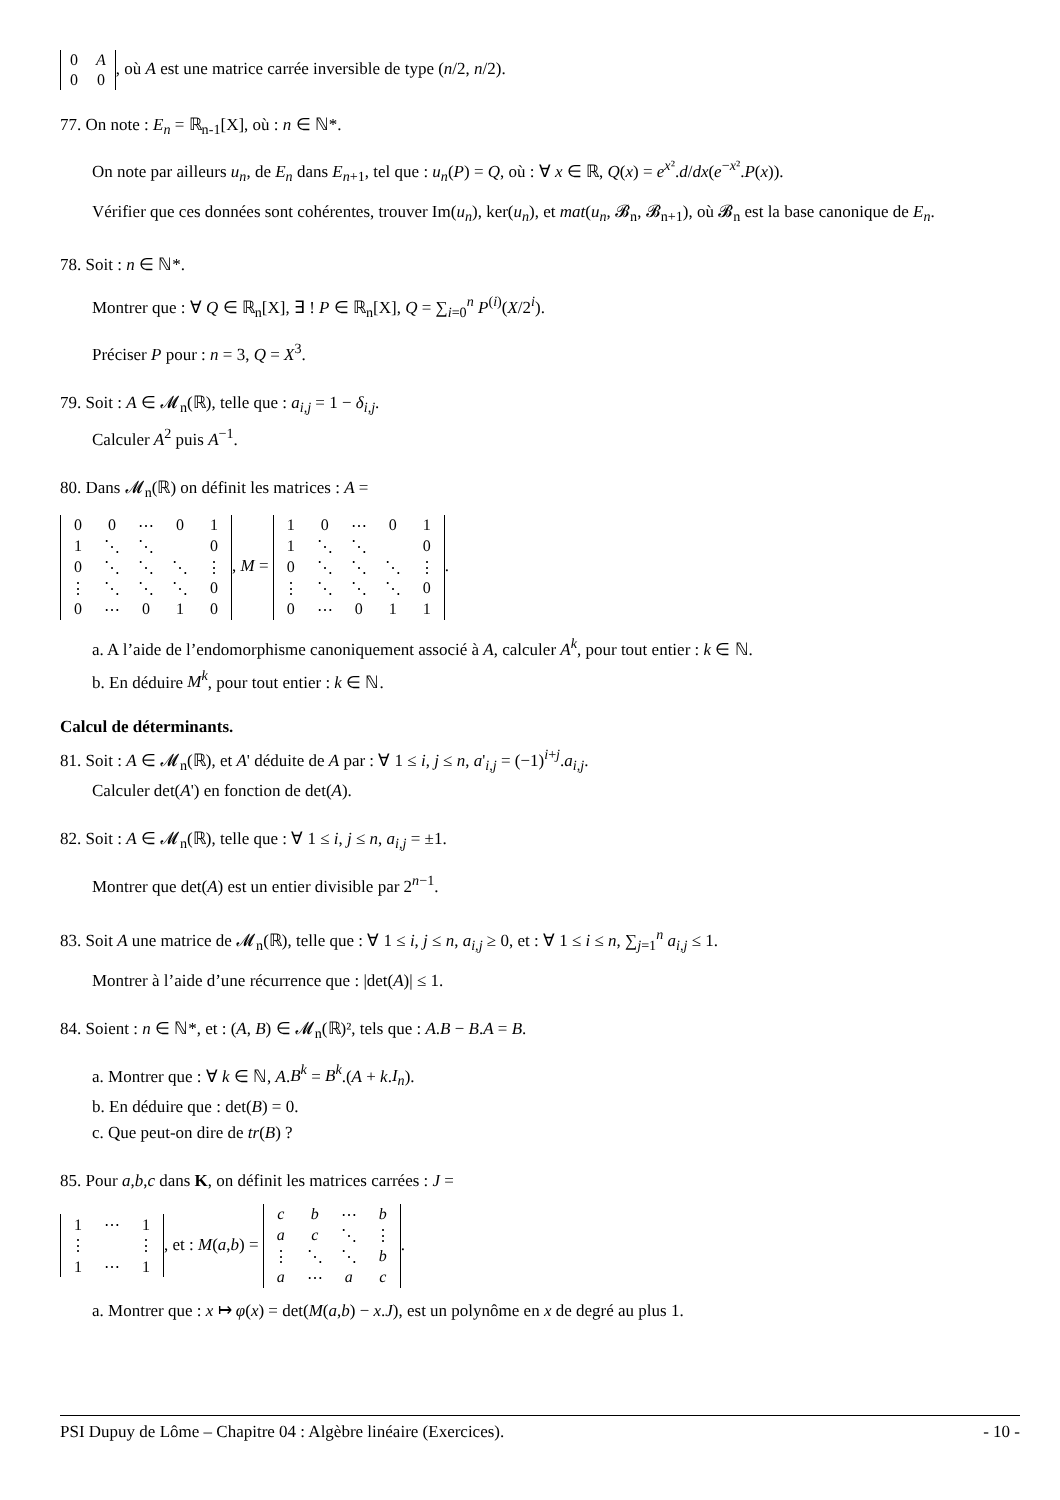| 0 | A |
| 0 | 0 |
, où A est une matrice carrée inversible de type (n/2, n/2).
77. On note : E<sub>n</sub> = ℝ<sub>n-1</sub>[X], où : n ∈ ℕ*.
On note par ailleurs u<sub>n</sub>, de E<sub>n</sub> dans E<sub>n+1</sub>, tel que : u<sub>n</sub>(P) = Q, où : ∀ x ∈ ℝ, Q(x) = e<sup>x²</sup>.d/dx(e<sup>−x²</sup>.P(x)).
Vérifier que ces données sont cohérentes, trouver Im(u<sub>n</sub>), ker(u<sub>n</sub>), et mat(u<sub>n</sub>, 𝓑<sub>n</sub>, 𝓑<sub>n+1</sub>), où 𝓑<sub>n</sub> est la base canonique de E<sub>n</sub>.
78. Soit : n ∈ ℕ*.
Montrer que : ∀ Q ∈ ℝ<sub>n</sub>[X], ∃ ! P ∈ ℝ<sub>n</sub>[X], Q = ∑<sub>i=0</sub><sup>n</sup> P<sup>(i)</sup>(X/2<sup>i</sup>).
Préciser P pour : n = 3, Q = X<sup>3</sup>.
79. Soit : A ∈ 𝓜<sub>n</sub>(ℝ), telle que : a<sub>i,j</sub> = 1 − δ<sub>i,j</sub>.
Calculer A<sup>2</sup> puis A<sup>−1</sup>.
80. Dans 𝓜<sub>n</sub>(ℝ) on définit les matrices : A =
| 0 | 0 | ⋯ | 0 | 1 |
| 1 | ⋱ | ⋱ | | 0 |
| 0 | ⋱ | ⋱ | ⋱ | ⋮ |
| ⋮ | ⋱ | ⋱ | ⋱ | 0 |
| 0 | ⋯ | 0 | 1 | 0 |
, M =
| 1 | 0 | ⋯ | 0 | 1 |
| 1 | ⋱ | ⋱ | | 0 |
| 0 | ⋱ | ⋱ | ⋱ | ⋮ |
| ⋮ | ⋱ | ⋱ | ⋱ | 0 |
| 0 | ⋯ | 0 | 1 | 1 |
.
a. A l’aide de l’endomorphisme canoniquement associé à A, calculer A<sup>k</sup>, pour tout entier : k ∈ ℕ.
b. En déduire M<sup>k</sup>, pour tout entier : k ∈ ℕ.
Calcul de déterminants.
81. Soit : A ∈ 𝓜<sub>n</sub>(ℝ), et A' déduite de A par : ∀ 1 ≤ i, j ≤ n, a'<sub>i,j</sub> = (−1)<sup>i+j</sup>.a<sub>i,j</sub>.
Calculer det(A') en fonction de det(A).
82. Soit : A ∈ 𝓜<sub>n</sub>(ℝ), telle que : ∀ 1 ≤ i, j ≤ n, a<sub>i,j</sub> = ±1.
Montrer que det(A) est un entier divisible par 2<sup>n−1</sup>.
83. Soit A une matrice de 𝓜<sub>n</sub>(ℝ), telle que : ∀ 1 ≤ i, j ≤ n, a<sub>i,j</sub> ≥ 0, et : ∀ 1 ≤ i ≤ n, ∑<sub>j=1</sub><sup>n</sup> a<sub>i,j</sub> ≤ 1.
Montrer à l’aide d’une récurrence que : |det(A)| ≤ 1.
84. Soient : n ∈ ℕ*, et : (A, B) ∈ 𝓜<sub>n</sub>(ℝ)², tels que : A.B − B.A = B.
a. Montrer que : ∀ k ∈ ℕ, A.B<sup>k</sup> = B<sup>k</sup>.(A + k.I<sub>n</sub>).
b. En déduire que : det(B) = 0.
c. Que peut-on dire de tr(B) ?
85. Pour a,b,c dans K, on définit les matrices carrées : J =
| 1 | ⋯ | 1 |
| ⋮ | | ⋮ |
| 1 | ⋯ | 1 |
, et : M(a,b) =
| c | b | ⋯ | b |
| a | c | ⋱ | ⋮ |
| ⋮ | ⋱ | ⋱ | b |
| a | ⋯ | a | c |
.
a. Montrer que : x ↦ φ(x) = det(M(a,b) − x.J), est un polynôme en x de degré au plus 1.
PSI Dupuy de Lôme – Chapitre 04 : Algèbre linéaire (Exercices). - 10 -